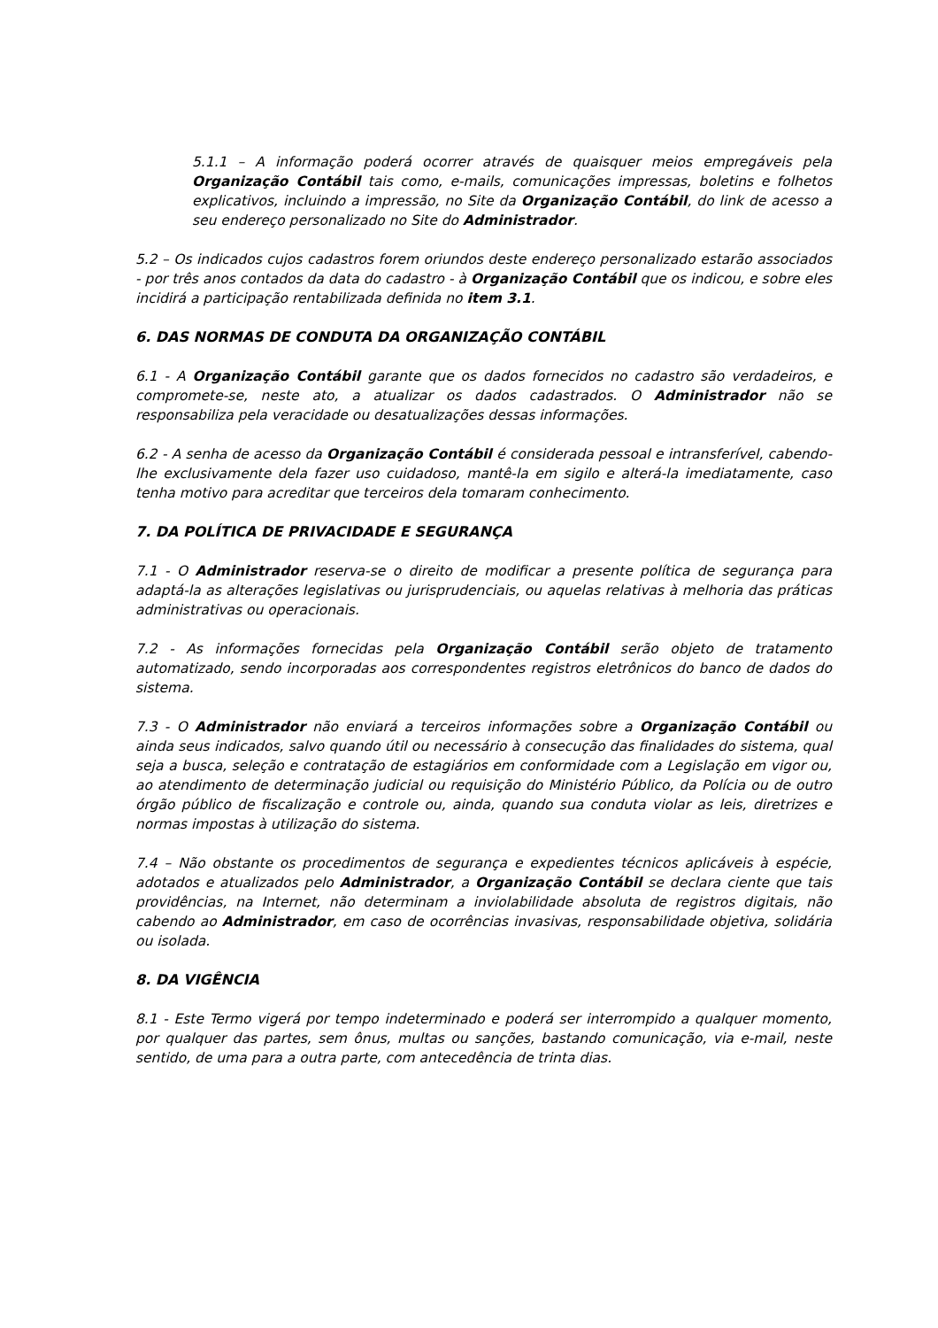5.1.1 – A informação poderá ocorrer através de quaisquer meios empregáveis pela Organização Contábil tais como, e-mails, comunicações impressas, boletins e folhetos explicativos, incluindo a impressão, no Site da Organização Contábil, do link de acesso a seu endereço personalizado no Site do Administrador.
5.2 – Os indicados cujos cadastros forem oriundos deste endereço personalizado estarão associados - por três anos contados da data do cadastro - à Organização Contábil que os indicou, e sobre eles incidirá a participação rentabilizada definida no item 3.1.
6. DAS NORMAS DE CONDUTA DA ORGANIZAÇÃO CONTÁBIL
6.1 - A Organização Contábil garante que os dados fornecidos no cadastro são verdadeiros, e compromete-se, neste ato, a atualizar os dados cadastrados. O Administrador não se responsabiliza pela veracidade ou desatualizações dessas informações.
6.2 - A senha de acesso da Organização Contábil é considerada pessoal e intransferível, cabendo-lhe exclusivamente dela fazer uso cuidadoso, mantê-la em sigilo e alterá-la imediatamente, caso tenha motivo para acreditar que terceiros dela tomaram conhecimento.
7. DA POLÍTICA DE PRIVACIDADE E SEGURANÇA
7.1 - O Administrador reserva-se o direito de modificar a presente política de segurança para adaptá-la as alterações legislativas ou jurisprudenciais, ou aquelas relativas à melhoria das práticas administrativas ou operacionais.
7.2 - As informações fornecidas pela Organização Contábil serão objeto de tratamento automatizado, sendo incorporadas aos correspondentes registros eletrônicos do banco de dados do sistema.
7.3 - O Administrador não enviará a terceiros informações sobre a Organização Contábil ou ainda seus indicados, salvo quando útil ou necessário à consecução das finalidades do sistema, qual seja a busca, seleção e contratação de estagiários em conformidade com a Legislação em vigor ou, ao atendimento de determinação judicial ou requisição do Ministério Público, da Polícia ou de outro órgão público de fiscalização e controle ou, ainda, quando sua conduta violar as leis, diretrizes e normas impostas à utilização do sistema.
7.4 – Não obstante os procedimentos de segurança e expedientes técnicos aplicáveis à espécie, adotados e atualizados pelo Administrador, a Organização Contábil se declara ciente que tais providências, na Internet, não determinam a inviolabilidade absoluta de registros digitais, não cabendo ao Administrador, em caso de ocorrências invasivas, responsabilidade objetiva, solidária ou isolada.
8. DA VIGÊNCIA
8.1 - Este Termo vigerá por tempo indeterminado e poderá ser interrompido a qualquer momento, por qualquer das partes, sem ônus, multas ou sanções, bastando comunicação, via e-mail, neste sentido, de uma para a outra parte, com antecedência de trinta dias.